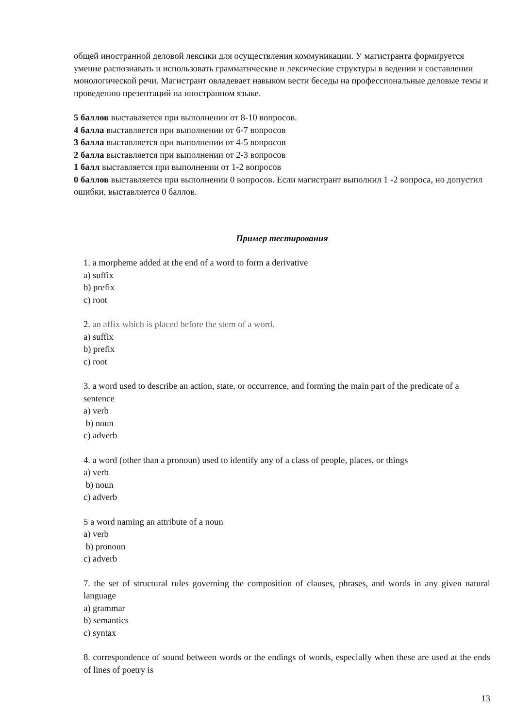общей иностранной деловой лексики для осуществления коммуникации. У магистранта формируется умение распознавать и использовать грамматические и лексические структуры в ведении и составлении монологической речи. Магистрант овладевает навыком вести беседы на профессиональные деловые темы и проведению презентаций на иностранном языке.
5 баллов выставляется при выполнении от 8-10 вопросов.
4 балла выставляется при выполнении от 6-7 вопросов
3 балла выставляется при выполнении от 4-5 вопросов
2 балла выставляется при выполнении от 2-3 вопросов
1 балл выставляется при выполнении от 1-2 вопросов
0 баллов выставляется при выполнении 0 вопросов. Если магистрант выполнил 1 -2 вопроса, но допустил ошибки, выставляется 0 баллов.
Пример тестирования
1. a morpheme added at the end of a word to form a derivative
a) suffix
b) prefix
c) root
2. an affix which is placed before the stem of a word.
a) suffix
b) prefix
c) root
3. a word used to describe an action, state, or occurrence, and forming the main part of the predicate of a sentence
a) verb
b) noun
c) adverb
4. a word (other than a pronoun) used to identify any of a class of people, places, or things
a) verb
b) noun
c) adverb
5 a word naming an attribute of a noun
a) verb
b) pronoun
c) adverb
7. the set of structural rules governing the composition of clauses, phrases, and words in any given natural language
a) grammar
b) semantics
c) syntax
8. correspondence of sound between words or the endings of words, especially when these are used at the ends of lines of poetry is
13